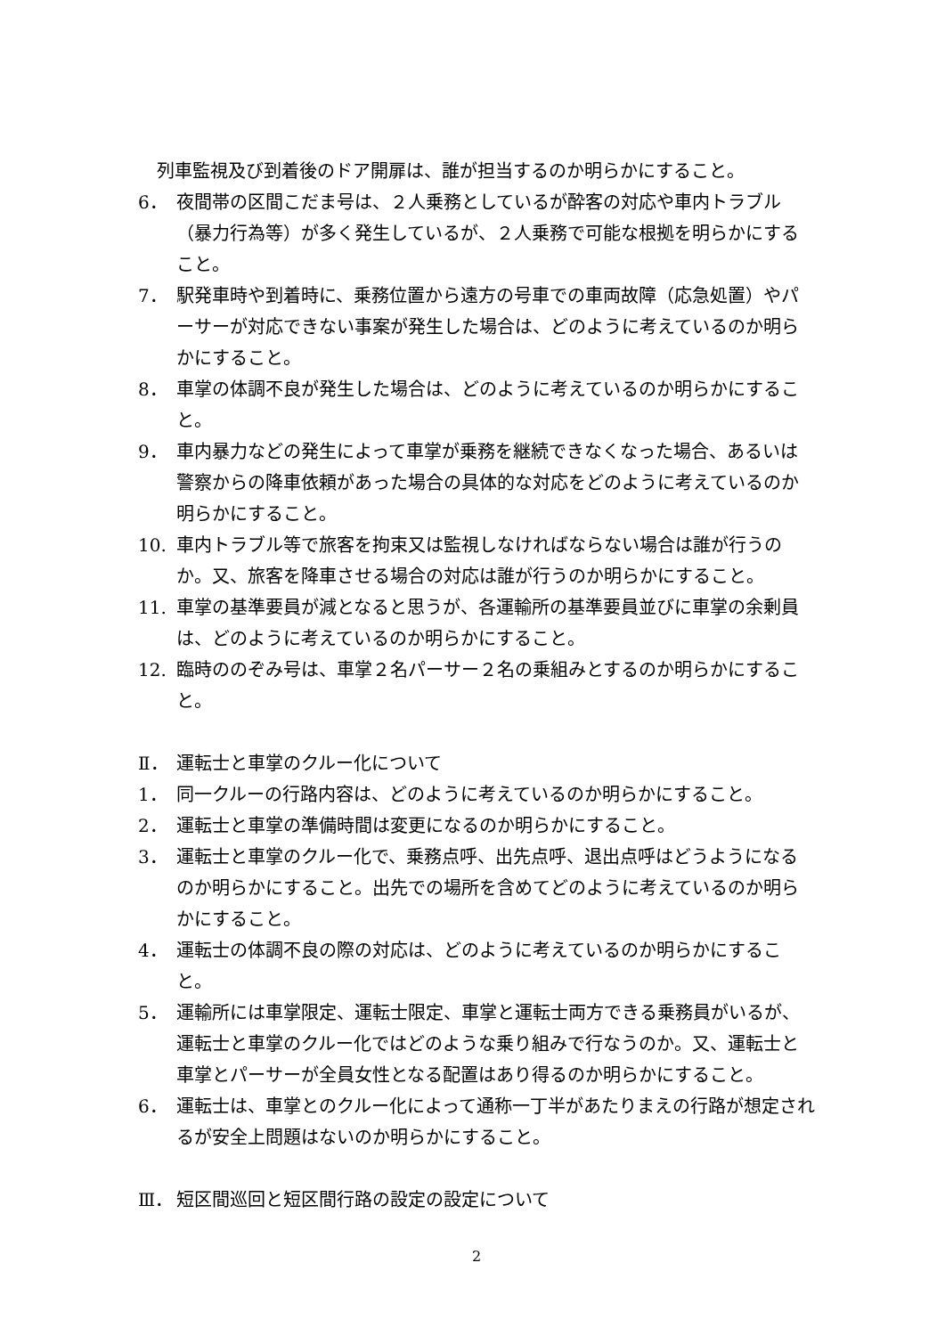列車監視及び到着後のドア開扉は、誰が担当するのか明らかにすること。
6． 夜間帯の区間こだま号は、２人乗務としているが酔客の対応や車内トラブル（暴力行為等）が多く発生しているが、２人乗務で可能な根拠を明らかにすること。
7． 駅発車時や到着時に、乗務位置から遠方の号車での車両故障（応急処置）やパーサーが対応できない事案が発生した場合は、どのように考えているのか明らかにすること。
8． 車掌の体調不良が発生した場合は、どのように考えているのか明らかにすること。
9． 車内暴力などの発生によって車掌が乗務を継続できなくなった場合、あるいは警察からの降車依頼があった場合の具体的な対応をどのように考えているのか明らかにすること。
10. 車内トラブル等で旅客を拘束又は監視しなければならない場合は誰が行うのか。又、旅客を降車させる場合の対応は誰が行うのか明らかにすること。
11. 車掌の基準要員が減となると思うが、各運輸所の基準要員並びに車掌の余剰員は、どのように考えているのか明らかにすること。
12. 臨時ののぞみ号は、車掌２名パーサー２名の乗組みとするのか明らかにすること。
Ⅱ． 運転士と車掌のクルー化について
1． 同一クルーの行路内容は、どのように考えているのか明らかにすること。
2． 運転士と車掌の準備時間は変更になるのか明らかにすること。
3． 運転士と車掌のクルー化で、乗務点呼、出先点呼、退出点呼はどうようになるのか明らかにすること。出先での場所を含めてどのように考えているのか明らかにすること。
4． 運転士の体調不良の際の対応は、どのように考えているのか明らかにすること。
5． 運輸所には車掌限定、運転士限定、車掌と運転士両方できる乗務員がいるが、運転士と車掌のクルー化ではどのような乗り組みで行なうのか。又、運転士と車掌とパーサーが全員女性となる配置はあり得るのか明らかにすること。
6． 運転士は、車掌とのクルー化によって通称一丁半があたりまえの行路が想定されるが安全上問題はないのか明らかにすること。
Ⅲ． 短区間巡回と短区間行路の設定の設定について
2